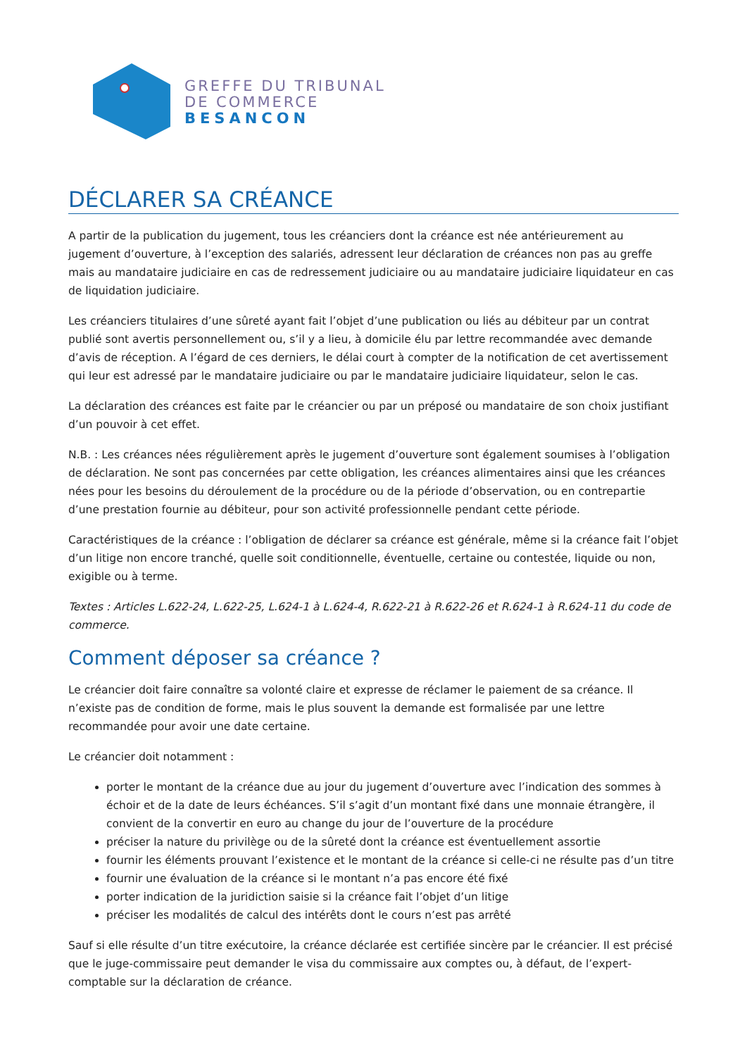GREFFE DU TRIBUNAL
DE COMMERCE
BESANCON
DÉCLARER SA CRÉANCE
A partir de la publication du jugement, tous les créanciers dont la créance est née antérieurement au jugement d’ouverture, à l’exception des salariés, adressent leur déclaration de créances non pas au greffe mais au mandataire judiciaire en cas de redressement judiciaire ou au mandataire judiciaire liquidateur en cas de liquidation judiciaire.
Les créanciers titulaires d’une sûreté ayant fait l’objet d’une publication ou liés au débiteur par un contrat publié sont avertis personnellement ou, s’il y a lieu, à domicile élu par lettre recommandée avec demande d’avis de réception. A l’égard de ces derniers, le délai court à compter de la notification de cet avertissement qui leur est adressé par le mandataire judiciaire ou par le mandataire judiciaire liquidateur, selon le cas.
La déclaration des créances est faite par le créancier ou par un préposé ou mandataire de son choix justifiant d’un pouvoir à cet effet.
N.B. : Les créances nées régulièrement après le jugement d’ouverture sont également soumises à l’obligation de déclaration. Ne sont pas concernées par cette obligation, les créances alimentaires ainsi que les créances nées pour les besoins du déroulement de la procédure ou de la période d’observation, ou en contrepartie d’une prestation fournie au débiteur, pour son activité professionnelle pendant cette période.
Caractéristiques de la créance : l’obligation de déclarer sa créance est générale, même si la créance fait l’objet d’un litige non encore tranché, quelle soit conditionnelle, éventuelle, certaine ou contestée, liquide ou non, exigible ou à terme.
Textes : Articles L.622-24, L.622-25, L.624-1 à L.624-4, R.622-21 à R.622-26 et R.624-1 à R.624-11 du code de commerce.
Comment déposer sa créance ?
Le créancier doit faire connaître sa volonté claire et expresse de réclamer le paiement de sa créance. Il n’existe pas de condition de forme, mais le plus souvent la demande est formalisée par une lettre recommandée pour avoir une date certaine.
Le créancier doit notamment :
porter le montant de la créance due au jour du jugement d’ouverture avec l’indication des sommes à échoir et de la date de leurs échéances. S’il s’agit d’un montant fixé dans une monnaie étrangère, il convient de la convertir en euro au change du jour de l’ouverture de la procédure
préciser la nature du privilège ou de la sûreté dont la créance est éventuellement assortie
fournir les éléments prouvant l’existence et le montant de la créance si celle-ci ne résulte pas d’un titre
fournir une évaluation de la créance si le montant n’a pas encore été fixé
porter indication de la juridiction saisie si la créance fait l’objet d’un litige
préciser les modalités de calcul des intérêts dont le cours n’est pas arrêté
Sauf si elle résulte d’un titre exécutoire, la créance déclarée est certifiée sincère par le créancier. Il est précisé que le juge-commissaire peut demander le visa du commissaire aux comptes ou, à défaut, de l’expert-comptable sur la déclaration de créance.